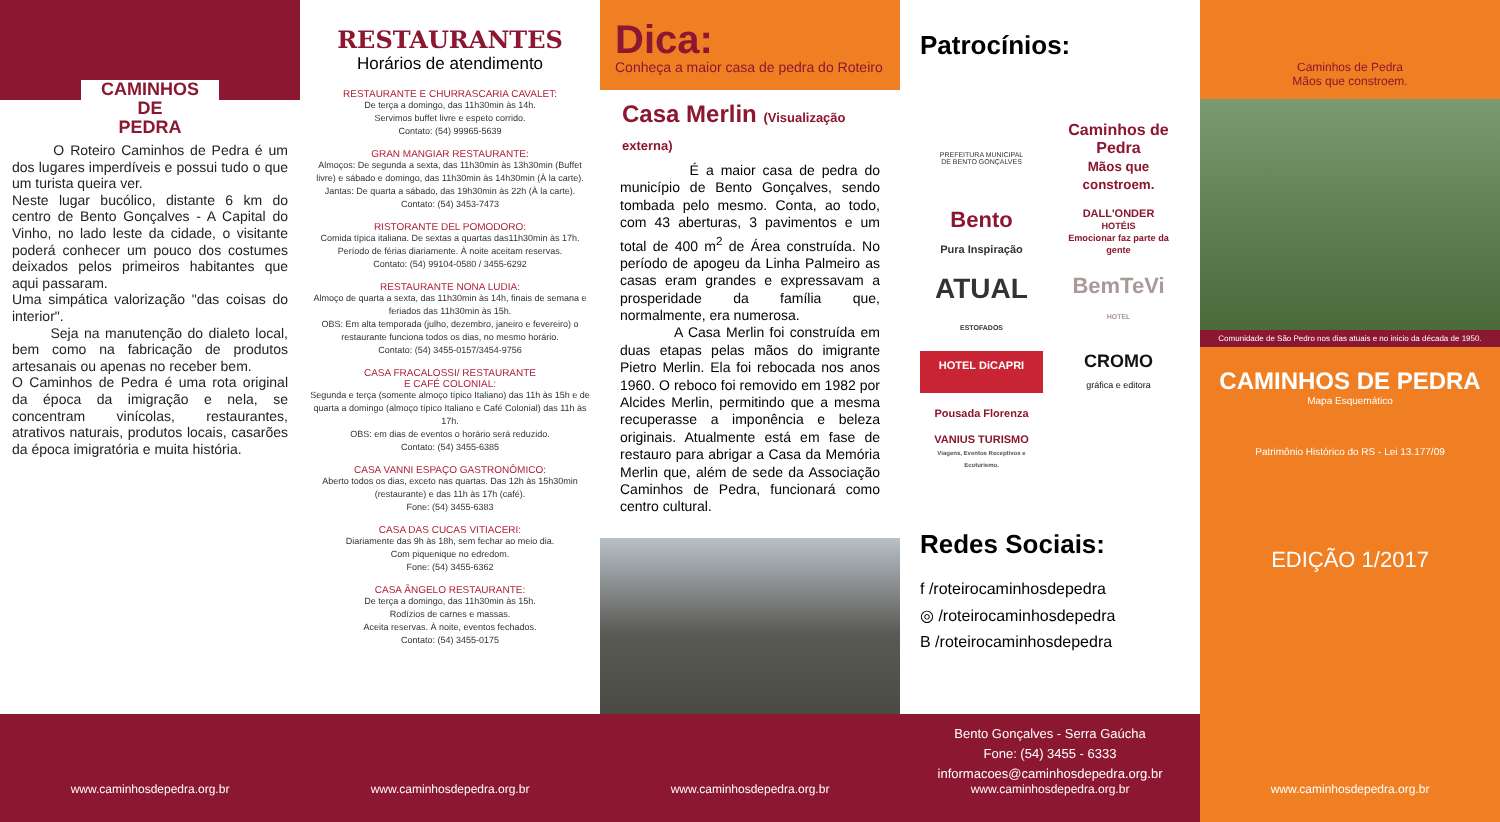CAMINHOS
DE
PEDRA
O Roteiro Caminhos de Pedra é um dos lugares imperdíveis e possui tudo o que um turista queira ver.
Neste lugar bucólico, distante 6 km do centro de Bento Gonçalves - A Capital do Vinho, no lado leste da cidade, o visitante poderá conhecer um pouco dos costumes deixados pelos primeiros habitantes que aqui passaram.
Uma simpática valorização "das coisas do interior".
Seja na manutenção do dialeto local, bem como na fabricação de produtos artesanais ou apenas no receber bem.
O Caminhos de Pedra é uma rota original da época da imigração e nela, se concentram vinícolas, restaurantes, atrativos naturais, produtos locais, casarões da época imigratória e muita história.
RESTAURANTES
Horários de atendimento
RESTAURANTE E CHURRASCARIA CAVALET:
De terça a domingo, das 11h30min às 14h.
Servimos buffet livre e espeto corrido.
Contato: (54) 99965-5639
GRAN MANGIAR RESTAURANTE:
Almoços: De segunda a sexta, das 11h30min às 13h30min (Buffet livre) e sábado e domingo, das 11h30min às 14h30min (À la carte).
Jantas: De quarta a sábado, das 19h30min às 22h (À la carte).
Contato: (54) 3453-7473
RISTORANTE DEL POMODORO:
Comida típica italiana. De sextas a quartas das11h30min às 17h. Período de férias diariamente. À noite aceitam reservas.
Contato: (54) 99104-0580 / 3455-6292
RESTAURANTE NONA LUDIA:
Almoço de quarta a sexta, das 11h30min às 14h, finais de semana e feriados das 11h30min às 15h.
OBS: Em alta temporada (julho, dezembro, janeiro e fevereiro) o restaurante funciona todos os dias, no mesmo horário.
Contato: (54) 3455-0157/3454-9756
CASA FRACALOSSI/ RESTAURANTE
E CAFÉ COLONIAL:
Segunda e terça (somente almoço típico Italiano) das 11h às 15h e de quarta a domingo (almoço típico Italiano e Café Colonial) das 11h às 17h.
OBS: em dias de eventos o horário será reduzido.
Contato: (54) 3455-6385
CASA VANNI ESPAÇO GASTRONÔMICO:
Aberto todos os dias, exceto nas quartas. Das 12h às 15h30min (restaurante) e das 11h às 17h (café).
Fone: (54) 3455-6383
CASA DAS CUCAS VITIACERI:
Diariamente das 9h às 18h, sem fechar ao meio dia.
Com piquenique no edredom.
Fone: (54) 3455-6362
CASA ÂNGELO RESTAURANTE:
De terça a domingo, das 11h30min às 15h.
Rodízios de carnes e massas.
Aceita reservas. À noite, eventos fechados.
Contato: (54) 3455-0175
Dica:
Conheça a maior casa de pedra do Roteiro
Casa Merlin (Visualização externa)
É a maior casa de pedra do município de Bento Gonçalves, sendo tombada pelo mesmo. Conta, ao todo, com 43 aberturas, 3 pavimentos e um total de 400 m<sup>2</sup> de Área construída. No período de apogeu da Linha Palmeiro as casas eram grandes e expressavam a prosperidade da família que, normalmente, era numerosa.
A Casa Merlin foi construída em duas etapas pelas mãos do imigrante Pietro Merlin. Ela foi rebocada nos anos 1960. O reboco foi removido em 1982 por Alcides Merlin, permitindo que a mesma recuperasse a imponência e beleza originais. Atualmente está em fase de restauro para abrigar a Casa da Memória Merlin que, além de sede da Associação Caminhos de Pedra, funcionará como centro cultural.
Patrocínios:
PREFEITURA MUNICIPAL
DE BENTO GONÇALVES
Caminhos de Pedra
Mãos que constroem.
Bento
Pura Inspiração
DALL'ONDER
HOTÉIS
Emocionar faz parte da gente
ATUAL
ESTOFADOS
BemTeVi
HOTEL
HOTEL DiCAPRI
CROMO
gráfica e editora
Pousada Florenza
VANIUS TURISMO
Viagens, Eventos Receptivos e Ecoturismo.
Redes Sociais:
f /roteirocaminhosdepedra
◎ /roteirocaminhosdepedra
B /roteirocaminhosdepedra
Caminhos de Pedra
Mãos que constroem.
Comunidade de São Pedro nos dias atuais e no inicio da década de 1950.
CAMINHOS DE PEDRA
Mapa Esquemático
Patrimônio Histórico do RS - Lei 13.177/09
EDIÇÃO 1/2017
Bento Gonçalves - Serra Gaúcha
Fone: (54) 3455 - 6333
informacoes@caminhosdepedra.org.br
www.caminhosdepedra.org.br www.caminhosdepedra.org.br www.caminhosdepedra.org.br www.caminhosdepedra.org.br www.caminhosdepedra.org.br